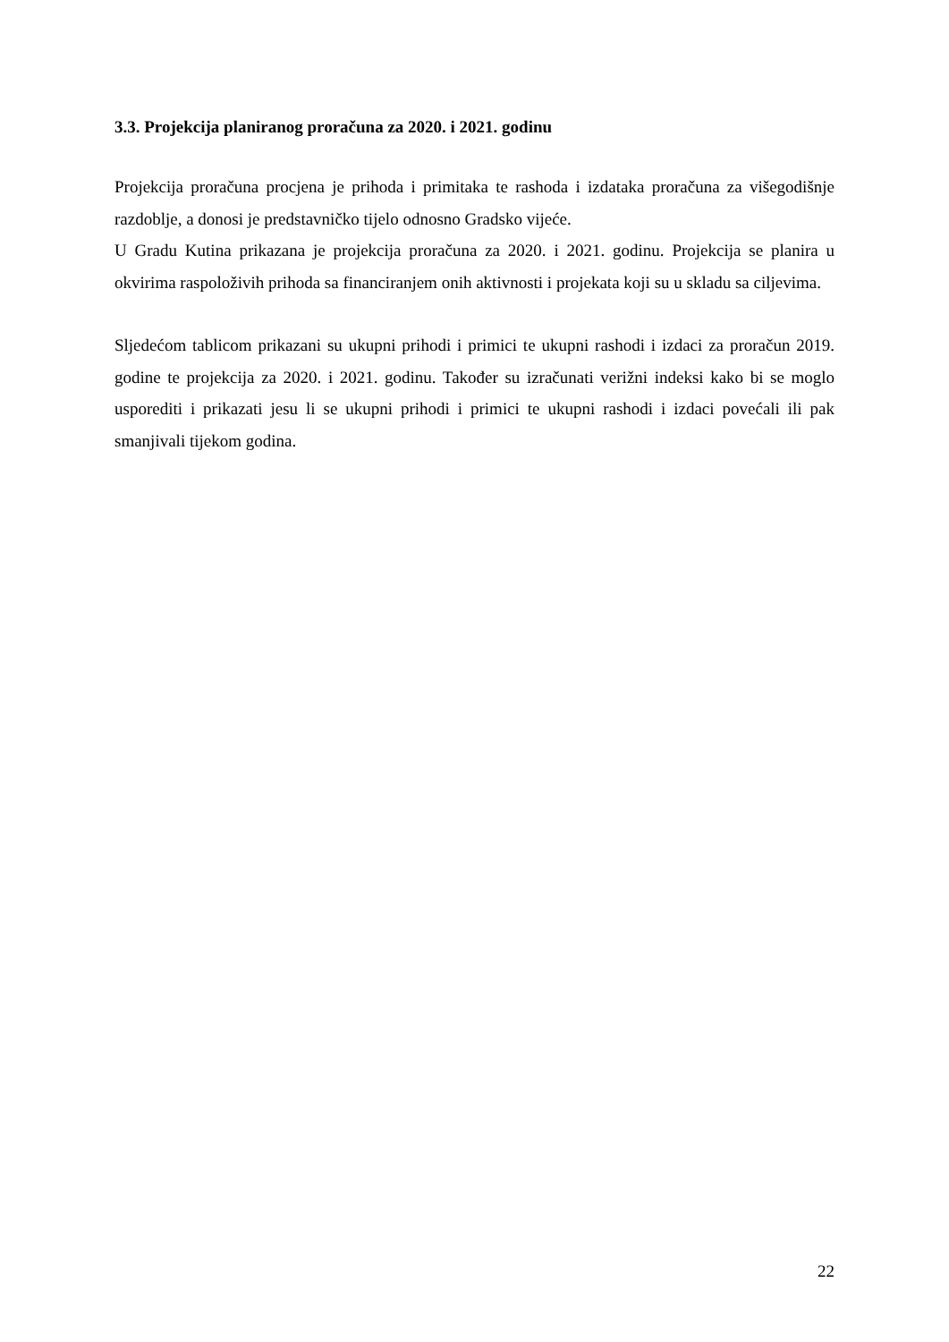3.3. Projekcija planiranog proračuna za 2020. i 2021. godinu
Projekcija proračuna procjena je prihoda i primitaka te rashoda i izdataka proračuna za višegodišnje razdoblje, a donosi je predstavničko tijelo odnosno Gradsko vijeće.
U Gradu Kutina prikazana je projekcija proračuna za 2020. i 2021. godinu. Projekcija se planira u okvirima raspoloživih prihoda sa financiranjem onih aktivnosti i projekata koji su u skladu sa ciljevima.
Sljedećom tablicom prikazani su ukupni prihodi i primici te ukupni rashodi i izdaci za proračun 2019. godine te projekcija za 2020. i 2021. godinu. Također su izračunati verižni indeksi kako bi se moglo usporediti i prikazati jesu li se ukupni prihodi i primici te ukupni rashodi i izdaci povećali ili pak smanjivali tijekom godina.
22